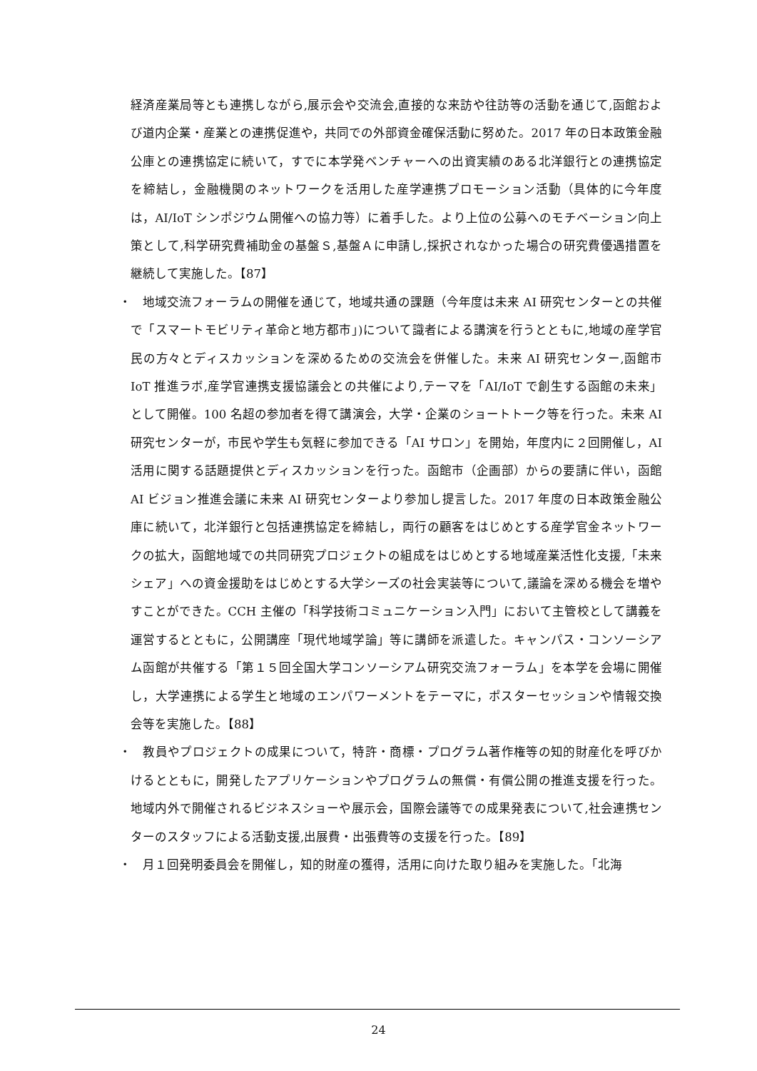経済産業局等とも連携しながら,展示会や交流会,直接的な来訪や往訪等の活動を通じて,函館および道内企業・産業との連携促進や，共同での外部資金確保活動に努めた。2017 年の日本政策金融公庫との連携協定に続いて，すでに本学発ベンチャーへの出資実績のある北洋銀行との連携協定を締結し，金融機関のネットワークを活用した産学連携プロモーション活動（具体的に今年度は，AI/IoT シンポジウム開催への協力等）に着手した。より上位の公募へのモチベーション向上策として,科学研究費補助金の基盤Ｓ,基盤Ａに申請し,採択されなかった場合の研究費優遇措置を継続して実施した。【87】
・　地域交流フォーラムの開催を通じて，地域共通の課題（今年度は未来 AI 研究センターとの共催で「スマートモビリティ革命と地方都市」)について識者による講演を行うとともに,地域の産学官民の方々とディスカッションを深めるための交流会を併催した。未来 AI 研究センター,函館市 IoT 推進ラボ,産学官連携支援協議会との共催により,テーマを「AI/IoT で創生する函館の未来」として開催。100 名超の参加者を得て講演会，大学・企業のショートトーク等を行った。未来 AI 研究センターが，市民や学生も気軽に参加できる「AI サロン」を開始，年度内に２回開催し，AI 活用に関する話題提供とディスカッションを行った。函館市（企画部）からの要請に伴い，函館 AI ビジョン推進会議に未来 AI 研究センターより参加し提言した。2017 年度の日本政策金融公庫に続いて，北洋銀行と包括連携協定を締結し，両行の顧客をはじめとする産学官金ネットワークの拡大，函館地域での共同研究プロジェクトの組成をはじめとする地域産業活性化支援,「未来シェア」への資金援助をはじめとする大学シーズの社会実装等について,議論を深める機会を増やすことができた。CCH 主催の「科学技術コミュニケーション入門」において主管校として講義を運営するとともに，公開講座「現代地域学論」等に講師を派遣した。キャンパス・コンソーシアム函館が共催する「第１５回全国大学コンソーシアム研究交流フォーラム」を本学を会場に開催し，大学連携による学生と地域のエンパワーメントをテーマに，ポスターセッションや情報交換会等を実施した。【88】
・　教員やプロジェクトの成果について，特許・商標・プログラム著作権等の知的財産化を呼びかけるとともに，開発したアプリケーションやプログラムの無償・有償公開の推進支援を行った。地域内外で開催されるビジネスショーや展示会，国際会議等での成果発表について,社会連携センターのスタッフによる活動支援,出展費・出張費等の支援を行った。【89】
・　月１回発明委員会を開催し，知的財産の獲得，活用に向けた取り組みを実施した。「北海
24